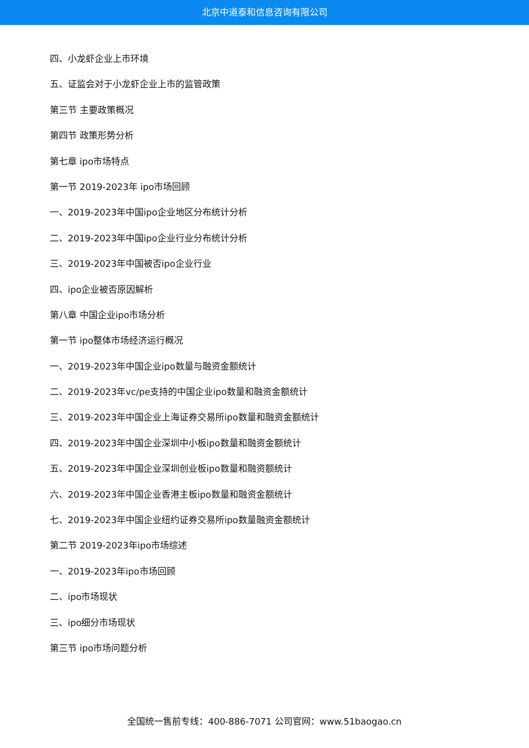北京中道泰和信息咨询有限公司
四、小龙虾企业上市环境
五、证监会对于小龙虾企业上市的监管政策
第三节 主要政策概况
第四节 政策形势分析
第七章 ipo市场特点
第一节 2019-2023年 ipo市场回顾
一、2019-2023年中国ipo企业地区分布统计分析
二、2019-2023年中国ipo企业行业分布统计分析
三、2019-2023年中国被否ipo企业行业
四、ipo企业被否原因解析
第八章 中国企业ipo市场分析
第一节 ipo整体市场经济运行概况
一、2019-2023年中国企业ipo数量与融资金额统计
二、2019-2023年vc/pe支持的中国企业ipo数量和融资金额统计
三、2019-2023年中国企业上海证券交易所ipo数量和融资金额统计
四、2019-2023年中国企业深圳中小板ipo数量和融资金额统计
五、2019-2023年中国企业深圳创业板ipo数量和融资额统计
六、2019-2023年中国企业香港主板ipo数量和融资金额统计
七、2019-2023年中国企业纽约证券交易所ipo数量融资金额统计
第二节 2019-2023年ipo市场综述
一、2019-2023年ipo市场回顾
二、ipo市场现状
三、ipo细分市场现状
第三节 ipo市场问题分析
全国统一售前专线：400-886-7071 公司官网：www.51baogao.cn